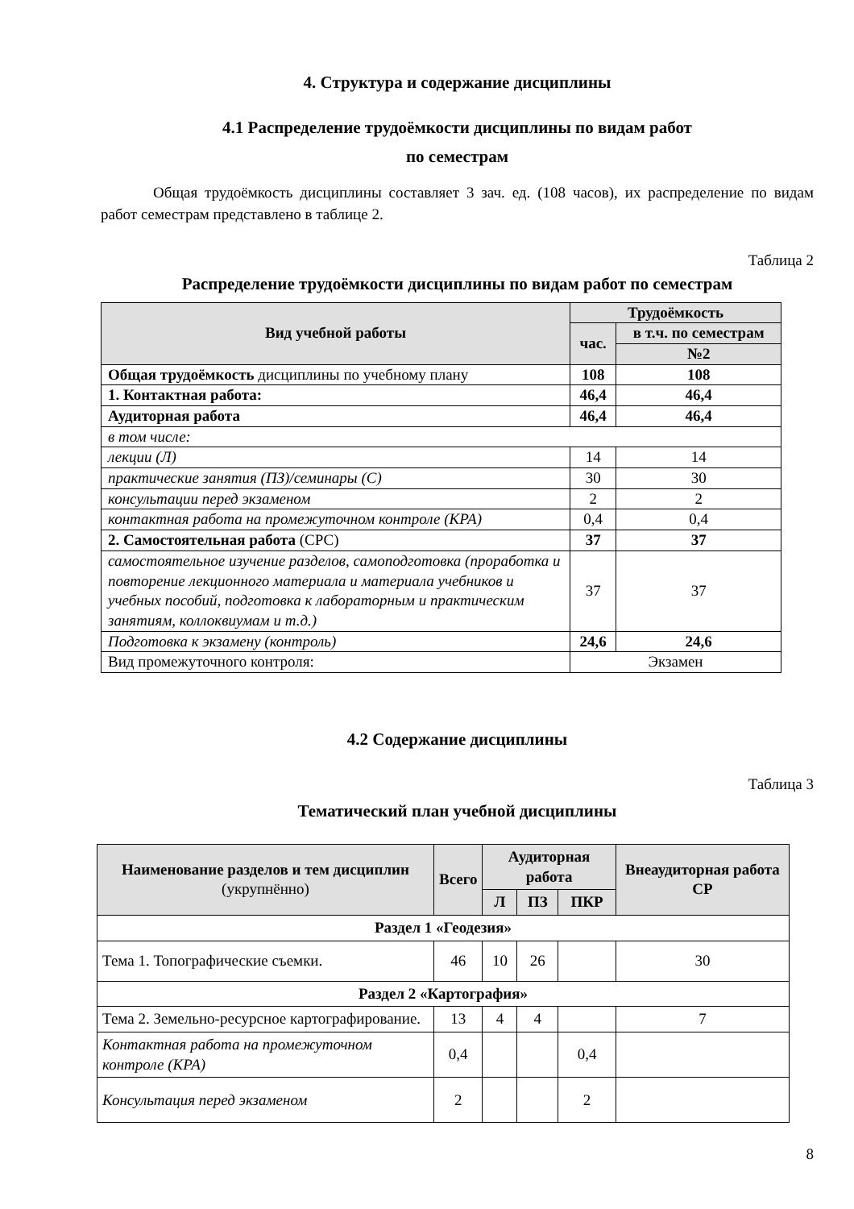4. Структура и содержание дисциплины
4.1 Распределение трудоёмкости дисциплины по видам работ
по семестрам
Общая трудоёмкость дисциплины составляет 3 зач. ед. (108 часов), их распределение по видам работ семестрам представлено в таблице 2.
Таблица 2
Распределение трудоёмкости дисциплины по видам работ по семестрам
| Вид учебной работы | Трудоёмкость | |
| --- | --- | --- |
| | час. | в т.ч. по семестрам |
| | | №2 |
| Общая трудоёмкость дисциплины по учебному плану | 108 | 108 |
| 1. Контактная работа: | 46,4 | 46,4 |
| Аудиторная работа | 46,4 | 46,4 |
| в том числе: | | |
| лекции (Л) | 14 | 14 |
| практические занятия (ПЗ)/семинары (С) | 30 | 30 |
| консультации перед экзаменом | 2 | 2 |
| контактная работа на промежуточном контроле (КРА) | 0,4 | 0,4 |
| 2. Самостоятельная работа (СРС) | 37 | 37 |
| самостоятельное изучение разделов, самоподготовка (проработка и повторение лекционного материала и материала учебников и учебных пособий, подготовка к лабораторным и практическим занятиям, коллоквиумам и т.д.) | 37 | 37 |
| Подготовка к экзамену (контроль) | 24,6 | 24,6 |
| Вид промежуточного контроля: | Экзамен | |
4.2 Содержание дисциплины
Таблица 3
Тематический план учебной дисциплины
| Наименование разделов и тем дисциплин (укрупнённо) | Всего | Аудиторная работа | | | Внеаудиторная работа СР |
| --- | --- | --- | --- | --- | --- |
| | | Л | ПЗ | ПКР | |
| Раздел 1 «Геодезия» | | | | | |
| Тема 1. Топографические съемки. | 46 | 10 | 26 | | 30 |
| Раздел 2 «Картография» | | | | | |
| Тема 2. Земельно-ресурсное картографирование. | 13 | 4 | 4 | | 7 |
| Контактная работа на промежуточном контроле (КРА) | 0,4 | | | 0,4 | |
| Консультация перед экзаменом | 2 | | | 2 | |
8